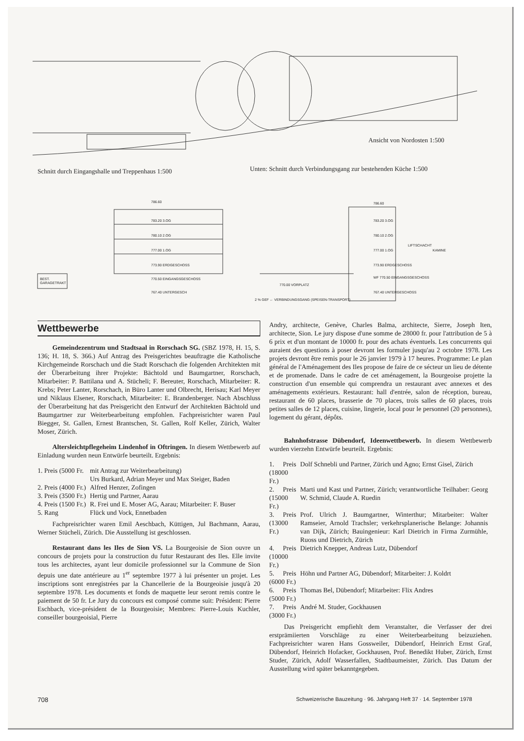Ansicht von Nordosten 1:500
Schnitt durch Eingangshalle und Treppenhaus 1:500
Unten: Schnitt durch Verbindungsgang zur bestehenden Küche 1:500
786.60
783.20 3.OG
780.10 2.OG
777.00 1.OG
773.90 ERDGESCHOSS
770.50 EINGANGSGESCHOSS
767.40 UNTERGESCH
BEST.
GARAGETRAKT
770.00 VORPLATZ
2 % GEF ← VERBINDUNGSGANG (SPEISEN-TRANSPORT)
786.60
783.20 3.OG
780.10 2.OG
777.00 1.OG
773.90 ERDGESCHOSS
WF 770.50 EINGANGSGESCHOSS
767.40 UNTERGESCHOSS
LIFTSCHACHT
KAMINE
Wettbewerbe
Gemeindezentrum und Stadtsaal in Rorschach SG. (SBZ 1978, H. 15, S. 136; H. 18, S. 366.) Auf Antrag des Preisgerichtes beauftragte die Katholische Kirchgemeinde Rorschach und die Stadt Rorschach die folgenden Architekten mit der Überarbeitung ihrer Projekte: Bächtold und Baumgartner, Rorschach, Mitarbeiter: P. Battilana und A. Stücheli; F. Bereuter, Rorschach, Mitarbeiter: R. Krebs; Peter Lanter, Rorschach, in Büro Lanter und Olbrecht, Herisau; Karl Meyer und Niklaus Elsener, Rorschach, Mitarbeiter: E. Brandenberger. Nach Abschluss der Überarbeitung hat das Preisgericht den Entwurf der Architekten Bächtold und Baumgartner zur Weiterbearbeitung empfohlen. Fachpreisrichter waren Paul Biegger, St. Gallen, Ernest Brantschen, St. Gallen, Rolf Keller, Zürich, Walter Moser, Zürich.
Altersleichtpflegeheim Lindenhof in Oftringen. In diesem Wettbewerb auf Einladung wurden neun Entwürfe beurteilt. Ergebnis:
| 1. Preis (5000 Fr. | mit Antrag zur Weiterbearbeitung) Urs Burkard, Adrian Meyer und Max Steiger, Baden |
| 2. Preis (4000 Fr.) | Alfred Henzer, Zofingen |
| 3. Preis (3500 Fr.) | Hertig und Partner, Aarau |
| 4. Preis (1500 Fr.) | R. Frei und E. Moser AG, Aarau; Mitarbeiter: F. Buser |
| 5. Rang | Flück und Vock, Ennetbaden |
Fachpreisrichter waren Emil Aeschbach, Küttigen, Jul Bachmann, Aarau, Werner Stücheli, Zürich. Die Ausstellung ist geschlossen.
Restaurant dans les Iles de Sion VS. La Bourgeoisie de Sion ouvre un concours de projets pour la construction du futur Restaurant des Iles. Elle invite tous les architectes, ayant leur domicile professionnel sur la Commune de Sion depuis une date antérieure au 1<sup>er</sup> septembre 1977 à lui présenter un projet. Les inscriptions sont enregistrées par la Chancellerie de la Bourgeoisie jusqu'à 20 septembre 1978. Les documents et fonds de maquette leur seront remis contre le paiement de 50 fr. Le Jury du concours est composé comme suit: Président: Pierre Eschbach, vice-président de la Bourgeoisie; Membres: Pierre-Louis Kuchler, conseiller bourgeoisial, Pierre
Andry, architecte, Genève, Charles Balma, architecte, Sierre, Joseph Iten, architecte, Sion. Le jury dispose d'une somme de 28000 fr. pour l'attribution de 5 à 6 prix et d'un montant de 10000 fr. pour des achats éventuels. Les concurrents qui auraient des questions à poser devront les formuler jusqu'au 2 octobre 1978. Les projets devront être remis pour le 26 janvier 1979 à 17 heures. Programme: Le plan général de l'Aménagement des Iles propose de faire de ce sécteur un lieu de détente et de promenade. Dans le cadre de cet aménagement, la Bourgeoise projette la construction d'un ensemble qui comprendra un restaurant avec annexes et des aménagements extérieurs. Restaurant: hall d'entrée, salon de réception, bureau, restaurant de 60 places, brasserie de 70 places, trois salles de 60 places, trois petites salles de 12 places, cuisine, lingerie, local pour le personnel (20 personnes), logement du gérant, dépôts.
Bahnhofstrasse Dübendorf, Ideenwettbewerb. In diesem Wettbewerb wurden vierzehn Entwürfe beurteilt. Ergebnis:
| 1. Preis (18000 Fr.) | Dolf Schnebli und Partner, Zürich und Agno; Ernst Gisel, Zürich |
| 2. Preis (15000 Fr.) | Marti und Kast und Partner, Zürich; verantwortliche Teilhaber: Georg W. Schmid, Claude A. Ruedin |
| 3. Preis (13000 Fr.) | Prof. Ulrich J. Baumgartner, Winterthur; Mitarbeiter: Walter Ramseier, Arnold Trachsler; verkehrsplanerische Belange: Johannis van Dijk, Zürich; Bauingenieur: Karl Dietrich in Firma Zurmühle, Ruoss und Dietrich, Zürich |
| 4. Preis (10000 Fr.) | Dietrich Knepper, Andreas Lutz, Dübendorf |
| 5. Preis (6000 Fr.) | Höhn und Partner AG, Dübendorf; Mitarbeiter: J. Koldrt |
| 6. Preis (5000 Fr.) | Thomas Bel, Dübendorf; Mitarbeiter: Flix Andres |
| 7. Preis (3000 Fr.) | André M. Studer, Gockhausen |
Das Preisgericht empfiehlt dem Veranstalter, die Verfasser der drei erstprämiierten Vorschläge zu einer Weiterbearbeitung beizuziehen. Fachpreisrichter waren Hans Gossweiler, Dübendorf, Heinrich Ernst Graf, Dübendorf, Heinrich Hofacker, Gockhausen, Prof. Benedikt Huber, Zürich, Ernst Studer, Zürich, Adolf Wasserfallen, Stadtbaumeister, Zürich. Das Datum der Ausstellung wird später bekanntgegeben.
708 Schweizerische Bauzeitung · 96. Jahrgang Heft 37 · 14. September 1978